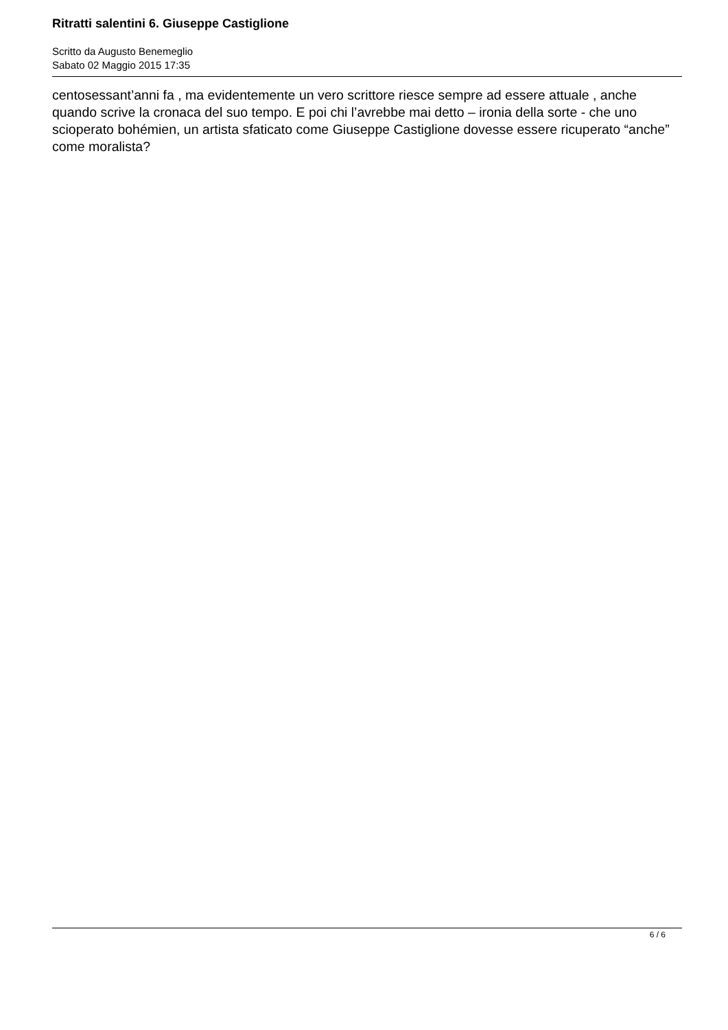Ritratti salentini 6. Giuseppe Castiglione
Scritto da Augusto Benemeglio
Sabato 02 Maggio 2015 17:35
centosessant’anni fa , ma evidentemente un vero scrittore riesce sempre ad essere attuale , anche quando scrive la cronaca del suo tempo. E poi chi l’avrebbe mai detto – ironia della sorte - che uno scioperato bohémien, un artista sfaticato come Giuseppe Castiglione dovesse essere ricuperato “anche” come moralista?
6 / 6